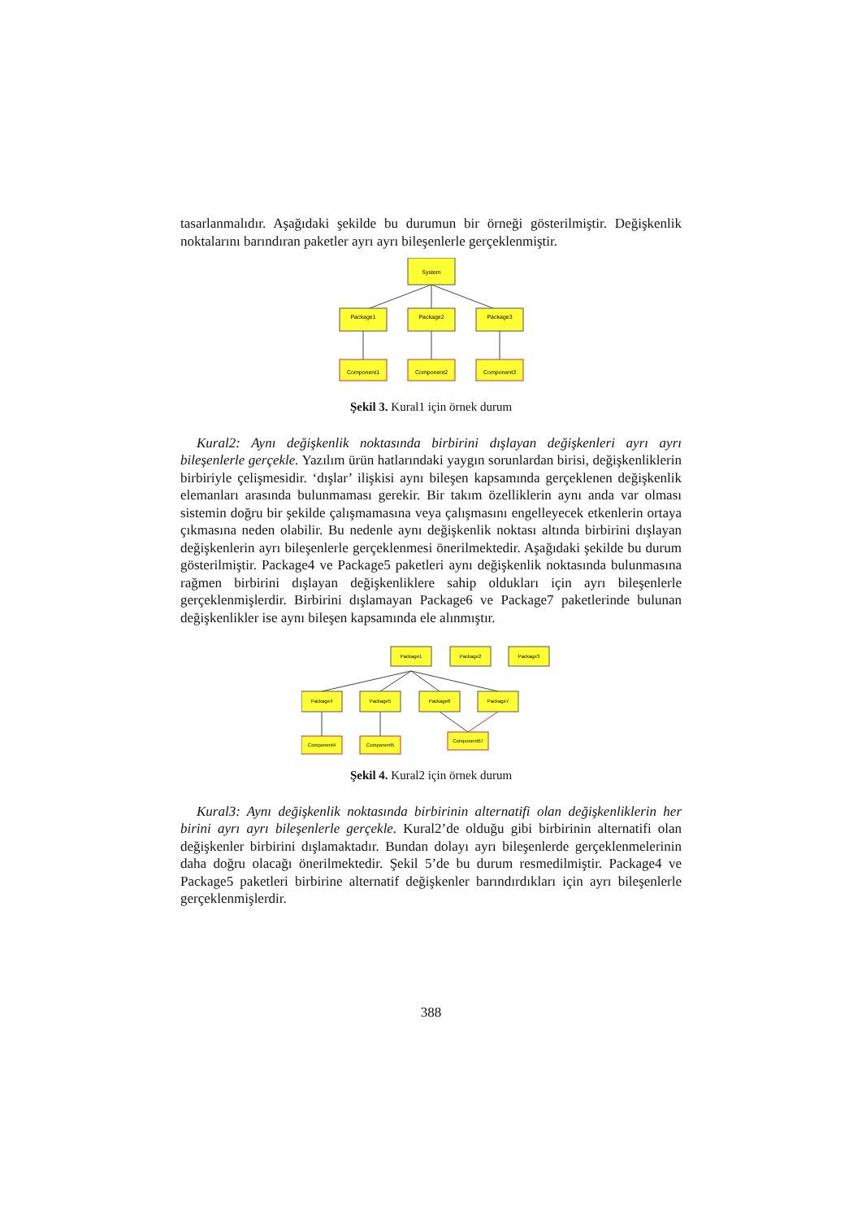tasarlanmalıdır. Aşağıdaki şekilde bu durumun bir örneği gösterilmiştir. Değişkenlik noktalarını barındıran paketler ayrı ayrı bileşenlerle gerçeklenmiştir.
System
Package1
Package2
Package3
Component1
Component2
Component3
Şekil 3. Kural1 için örnek durum
Kural2: Aynı değişkenlik noktasında birbirini dışlayan değişkenleri ayrı ayrı bileşenlerle gerçekle. Yazılım ürün hatlarındaki yaygın sorunlardan birisi, değişkenliklerin birbiriyle çelişmesidir. ‘dışlar’ ilişkisi aynı bileşen kapsamında gerçeklenen değişkenlik elemanları arasında bulunmaması gerekir. Bir takım özelliklerin aynı anda var olması sistemin doğru bir şekilde çalışmamasına veya çalışmasını engelleyecek etkenlerin ortaya çıkmasına neden olabilir. Bu nedenle aynı değişkenlik noktası altında birbirini dışlayan değişkenlerin ayrı bileşenlerle gerçeklenmesi önerilmektedir. Aşağıdaki şekilde bu durum gösterilmiştir. Package4 ve Package5 paketleri aynı değişkenlik noktasında bulunmasına rağmen birbirini dışlayan değişkenliklere sahip oldukları için ayrı bileşenlerle gerçeklenmişlerdir. Birbirini dışlamayan Package6 ve Package7 paketlerinde bulunan değişkenlikler ise aynı bileşen kapsamında ele alınmıştır.
Package1
Package2
Package3
Package4
Package5
Package6
Package7
Component4
Component5
Component67
Şekil 4. Kural2 için örnek durum
Kural3: Aynı değişkenlik noktasında birbirinin alternatifi olan değişkenliklerin her birini ayrı ayrı bileşenlerle gerçekle. Kural2’de olduğu gibi birbirinin alternatifi olan değişkenler birbirini dışlamaktadır. Bundan dolayı ayrı bileşenlerde gerçeklenmelerinin daha doğru olacağı önerilmektedir. Şekil 5’de bu durum resmedilmiştir. Package4 ve Package5 paketleri birbirine alternatif değişkenler barındırdıkları için ayrı bileşenlerle gerçeklenmişlerdir.
388